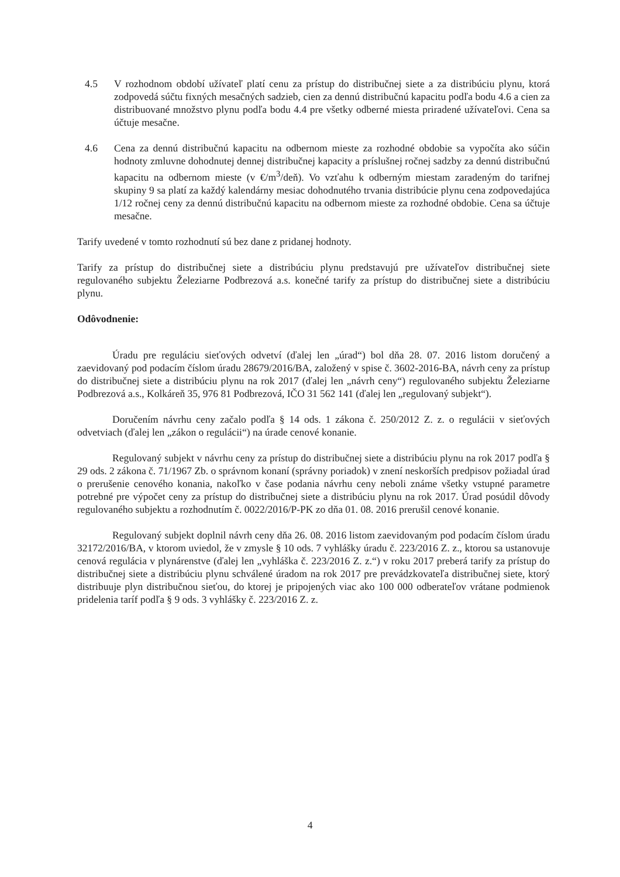4.5 V rozhodnom období užívateľ platí cenu za prístup do distribučnej siete a za distribúciu plynu, ktorá zodpovedá súčtu fixných mesačných sadzieb, cien za dennú distribučnú kapacitu podľa bodu 4.6 a cien za distribuované množstvo plynu podľa bodu 4.4 pre všetky odberné miesta priradené užívateľovi. Cena sa účtuje mesačne.
4.6 Cena za dennú distribučnú kapacitu na odbernom mieste za rozhodné obdobie sa vypočíta ako súčin hodnoty zmluvne dohodnutej dennej distribučnej kapacity a príslušnej ročnej sadzby za dennú distribučnú kapacitu na odbernom mieste (v €/m<sup>3</sup>/deň). Vo vzťahu k odberným miestam zaradeným do tarifnej skupiny 9 sa platí za každý kalendárny mesiac dohodnutého trvania distribúcie plynu cena zodpovedajúca 1/12 ročnej ceny za dennú distribučnú kapacitu na odbernom mieste za rozhodné obdobie. Cena sa účtuje mesačne.
Tarify uvedené v tomto rozhodnutí sú bez dane z pridanej hodnoty.
Tarify za prístup do distribučnej siete a distribúciu plynu predstavujú pre užívateľov distribučnej siete regulovaného subjektu Železiarne Podbrezová a.s. konečné tarify za prístup do distribučnej siete a distribúciu plynu.
Odôvodnenie:
Úradu pre reguláciu sieťových odvetví (ďalej len „úrad“) bol dňa 28. 07. 2016 listom doručený a zaevidovaný pod podacím číslom úradu 28679/2016/BA, založený v spise č. 3602-2016-BA, návrh ceny za prístup do distribučnej siete a distribúciu plynu na rok 2017 (ďalej len „návrh ceny“) regulovaného subjektu Železiarne Podbrezová a.s., Kolkáreň 35, 976 81 Podbrezová, IČO 31 562 141 (ďalej len „regulovaný subjekt“).
Doručením návrhu ceny začalo podľa § 14 ods. 1 zákona č. 250/2012 Z. z. o regulácii v sieťových odvetviach (ďalej len „zákon o regulácii“) na úrade cenové konanie.
Regulovaný subjekt v návrhu ceny za prístup do distribučnej siete a distribúciu plynu na rok 2017 podľa § 29 ods. 2 zákona č. 71/1967 Zb. o správnom konaní (správny poriadok) v znení neskorších predpisov požiadal úrad o prerušenie cenového konania, nakoľko v čase podania návrhu ceny neboli známe všetky vstupné parametre potrebné pre výpočet ceny za prístup do distribučnej siete a distribúciu plynu na rok 2017. Úrad posúdil dôvody regulovaného subjektu a rozhodnutím č. 0022/2016/P-PK zo dňa 01. 08. 2016 prerušil cenové konanie.
Regulovaný subjekt doplnil návrh ceny dňa 26. 08. 2016 listom zaevidovaným pod podacím číslom úradu 32172/2016/BA, v ktorom uviedol, že v zmysle § 10 ods. 7 vyhlášky úradu č. 223/2016 Z. z., ktorou sa ustanovuje cenová regulácia v plynárenstve (ďalej len „vyhláška č. 223/2016 Z. z.“) v roku 2017 preberá tarify za prístup do distribučnej siete a distribúciu plynu schválené úradom na rok 2017 pre prevádzkovateľa distribučnej siete, ktorý distribuuje plyn distribučnou sieťou, do ktorej je pripojených viac ako 100 000 odberateľov vrátane podmienok pridelenia taríf podľa § 9 ods. 3 vyhlášky č. 223/2016 Z. z.
4